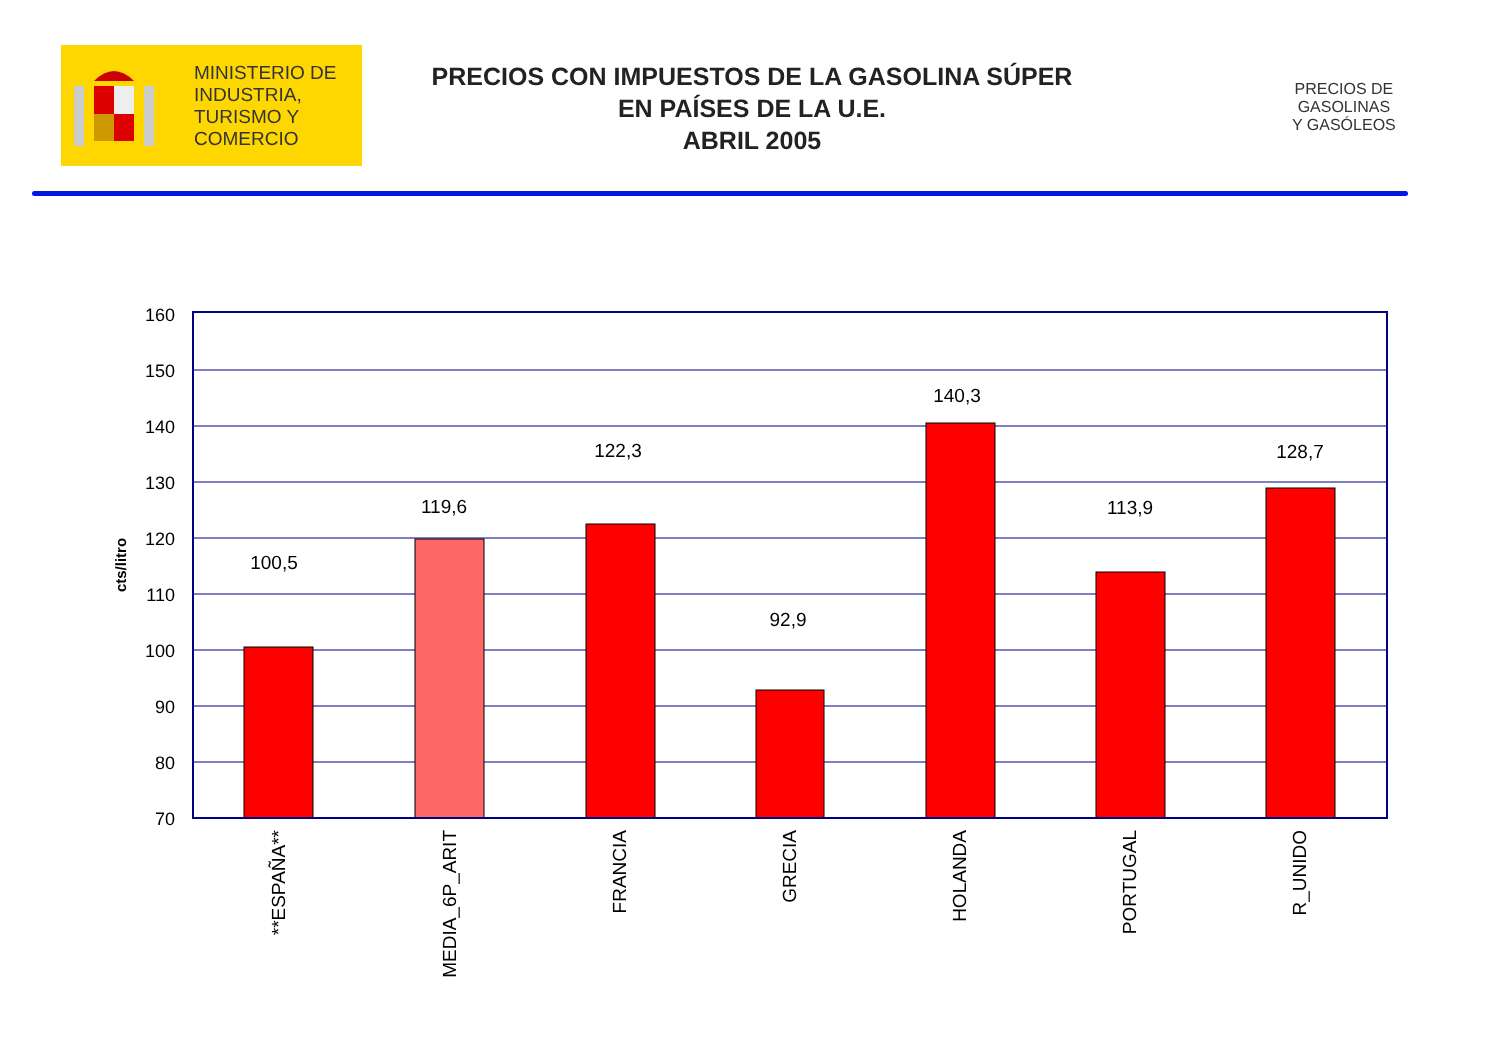MINISTERIO DE
INDUSTRIA,
TURISMO Y
COMERCIO
PRECIOS CON IMPUESTOS DE LA GASOLINA SÚPER
EN PAÍSES DE LA U.E.
ABRIL 2005
PRECIOS DE
GASOLINAS
Y GASÓLEOS
160
150
140
130
120
110
100
90
80
70
100,5
119,6
122,3
92,9
140,3
113,9
128,7
cts/litro
**ESPAÑA**
MEDIA_6P_ARIT
FRANCIA
GRECIA
HOLANDA
PORTUGAL
R_UNIDO